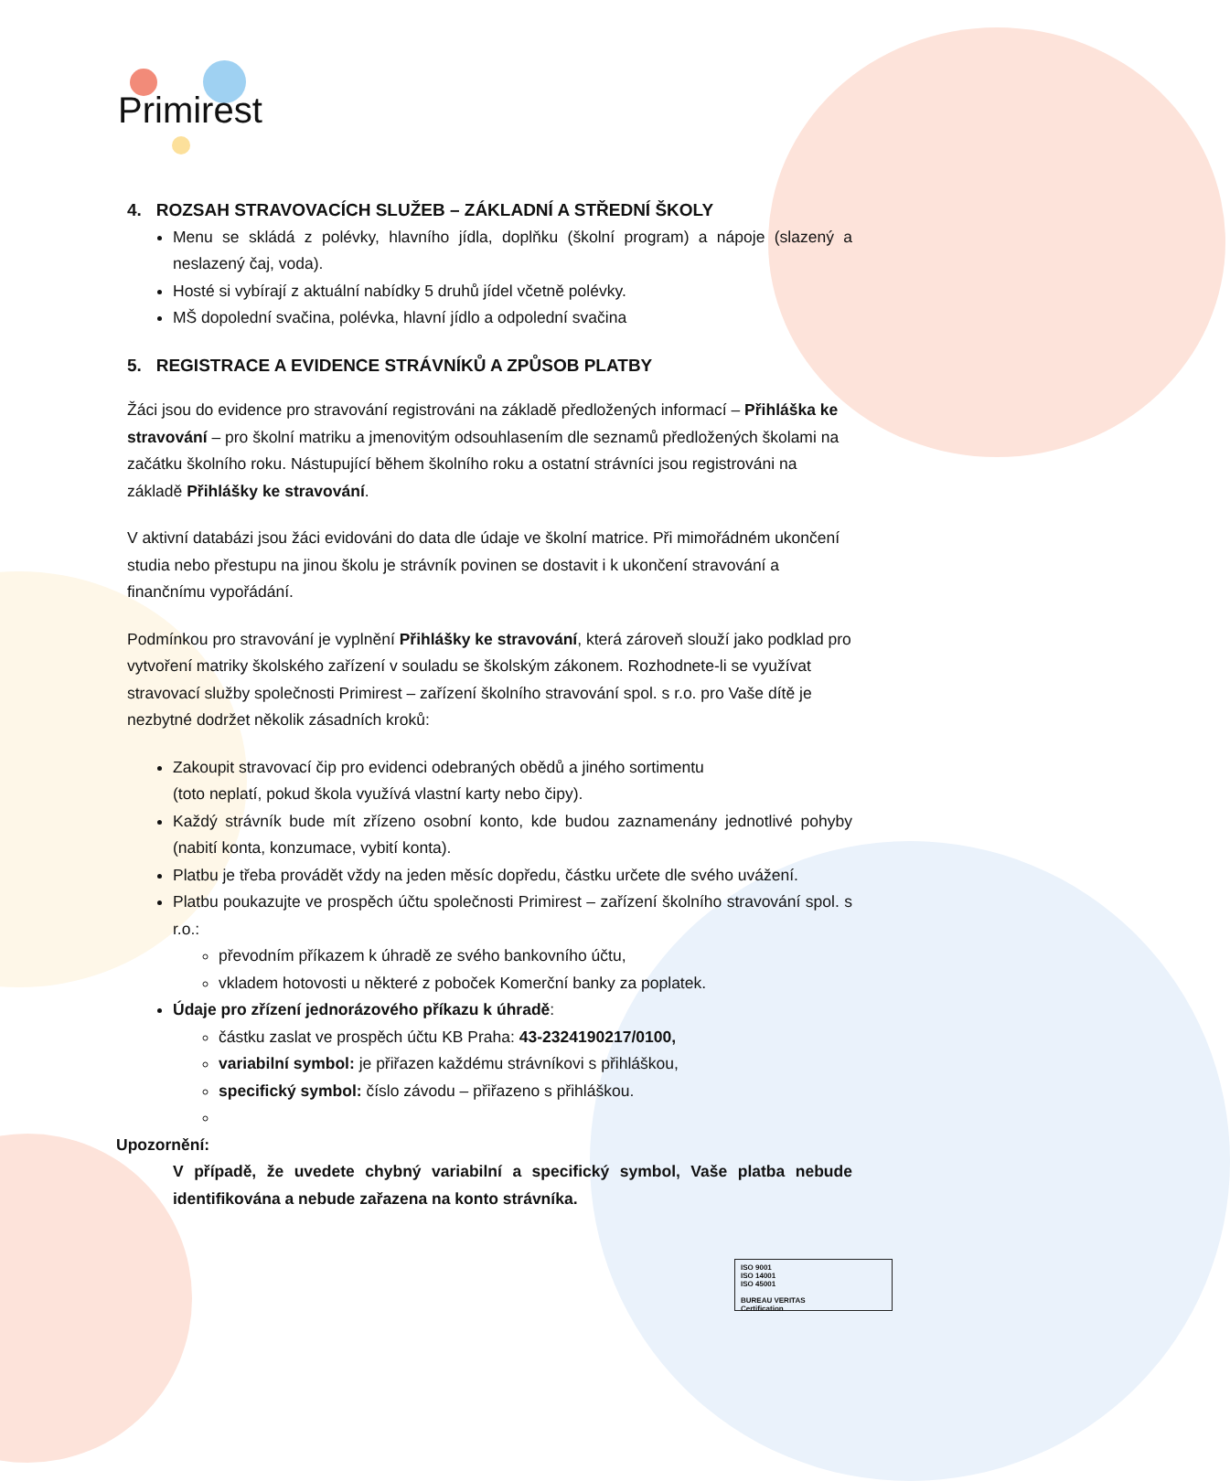Primirest
4. ROZSAH STRAVOVACÍCH SLUŽEB – ZÁKLADNÍ A STŘEDNÍ ŠKOLY
Menu se skládá z polévky, hlavního jídla, doplňku (školní program) a nápoje (slazený a neslazený čaj, voda).
Hosté si vybírají z aktuální nabídky 5 druhů jídel včetně polévky.
MŠ dopolední svačina, polévka, hlavní jídlo a odpolední svačina
5. REGISTRACE A EVIDENCE STRÁVNÍKŮ A ZPŮSOB PLATBY
Žáci jsou do evidence pro stravování registrováni na základě předložených informací – Přihláška ke stravování – pro školní matriku a jmenovitým odsouhlasením dle seznamů předložených školami na začátku školního roku. Nástupující během školního roku a ostatní strávníci jsou registrováni na základě Přihlášky ke stravování.
V aktivní databázi jsou žáci evidováni do data dle údaje ve školní matrice. Při mimořádném ukončení studia nebo přestupu na jinou školu je strávník povinen se dostavit i k ukončení stravování a finančnímu vypořádání.
Podmínkou pro stravování je vyplnění Přihlášky ke stravování, která zároveň slouží jako podklad pro vytvoření matriky školského zařízení v souladu se školským zákonem. Rozhodnete-li se využívat stravovací služby společnosti Primirest – zařízení školního stravování spol. s r.o. pro Vaše dítě je nezbytné dodržet několik zásadních kroků:
Zakoupit stravovací čip pro evidenci odebraných obědů a jiného sortimentu
(toto neplatí, pokud škola využívá vlastní karty nebo čipy).
Každý strávník bude mít zřízeno osobní konto, kde budou zaznamenány jednotlivé pohyby (nabití konta, konzumace, vybití konta).
Platbu je třeba provádět vždy na jeden měsíc dopředu, částku určete dle svého uvážení.
Platbu poukazujte ve prospěch účtu společnosti Primirest – zařízení školního stravování spol. s r.o.:
převodním příkazem k úhradě ze svého bankovního účtu,
vkladem hotovosti u některé z poboček Komerční banky za poplatek.
Údaje pro zřízení jednorázového příkazu k úhradě:
částku zaslat ve prospěch účtu KB Praha: 43-2324190217/0100,
variabilní symbol: je přiřazen každému strávníkovi s přihláškou,
specifický symbol: číslo závodu – přiřazeno s přihláškou.
Upozornění:
V případě, že uvedete chybný variabilní a specifický symbol, Vaše platba nebude identifikována a nebude zařazena na konto strávníka.
ISO 9001
ISO 14001
ISO 45001
BUREAU VERITAS
Certification